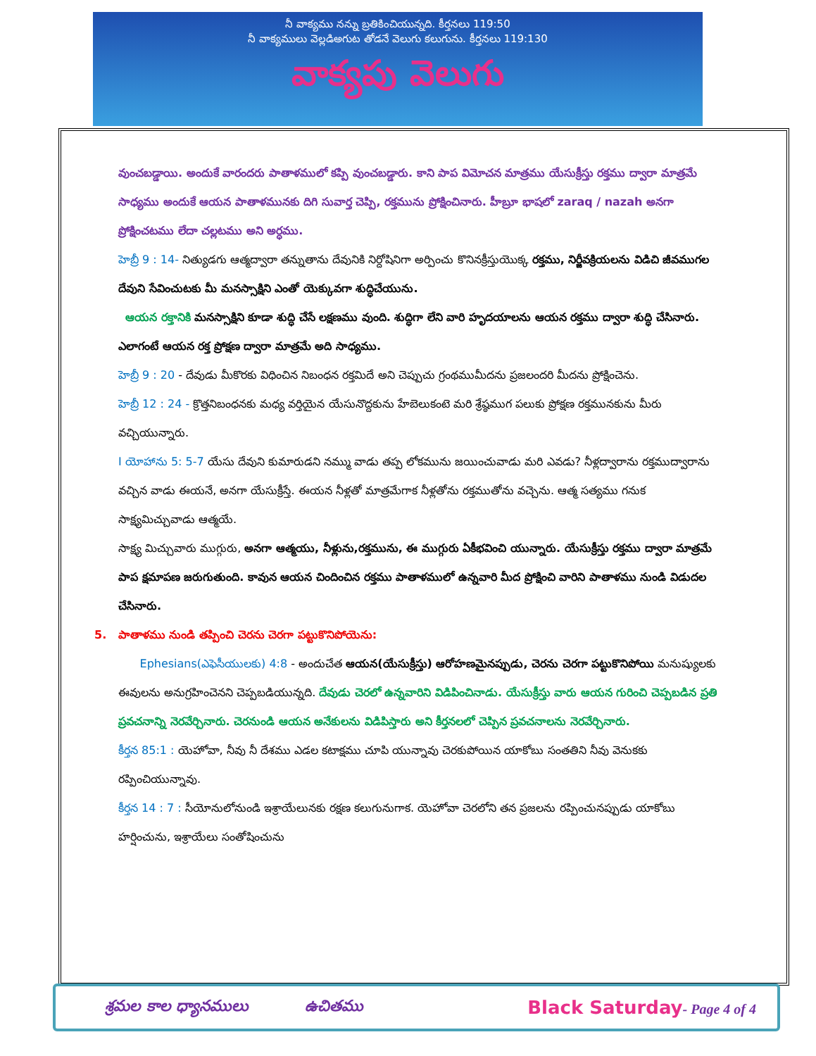నీ వాక్యము నన్ను బ్రతికించియున్నది. కీర్తనలు 119:50
నీ వాక్యములు వెల్లడిఅగుట తోడనే వెలుగు కలుగును. కీర్తనలు 119:130
వాక్యపు వెలుగు
వుంచబడ్డాయి. అందుకే వారందరు పాతాళములో కప్పి వుంచబడ్డారు. కాని పాప విమోచన మాత్రము యేసుక్రీస్తు రక్తము ద్వారా మాత్రమే సాధ్యము అందుకే ఆయన పాతాళమునకు దిగి సువార్త చెప్పి, రక్తమును ప్రోక్షించినారు. హీబ్రూ భాషలో zaraq / nazah అనగా ప్రోక్షించటము లేదా చల్లటము అని అర్ధము.
హెబ్రీ 9 : 14- నిత్యుడగు ఆత్మద్వారా తన్నుతాను దేవునికి నిర్దోషినిగా అర్పించు కొనినక్రీస్తుయొక్క రక్తము, నిర్జీవక్రియలను విడిచి జీవముగల దేవుని సేవించుటకు మీ మనస్సాక్షిని ఎంతో యెక్కువగా శుద్ధిచేయును.
ఆయన రక్తానికి మనస్సాక్షిని కూడా శుద్ధి చేసే లక్షణము వుంది. శుద్ధిగా లేని వారి హృదయాలను ఆయన రక్తము ద్వారా శుద్ధి చేసినారు. ఎలాగంటే ఆయన రక్త ప్రోక్షణ ద్వారా మాత్రమే అది సాధ్యము.
హెబ్రీ 9 : 20 - దేవుడు మీకొరకు విధించిన నిబంధన రక్తమిదే అని చెప్పుచు గ్రంథముమీదను ప్రజలందరి మీదను ప్రోక్షించెను.
హెబ్రీ 12 : 24 - క్రొత్తనిబంధనకు మధ్య వర్తియైన యేసునొద్దకును హేబెలుకంటె మరి శ్రేష్ఠముగ పలుకు ప్రోక్షణ రక్తమునకును మీరు వచ్చియున్నారు.
I యోహాను 5: 5-7 యేసు దేవుని కుమారుడని నమ్ము వాడు తప్ప లోకమును జయించువాడు మరి ఎవడు? నీళ్లద్వారాను రక్తముద్వారాను వచ్చిన వాడు ఈయనే, అనగా యేసుక్రీస్తే. ఈయన నీళ్లతో మాత్రమేగాక నీళ్లతోను రక్తముతోను వచ్చెను. ఆత్మ సత్యము గనుక సాక్ష్యమిచ్చువాడు ఆత్మయే.
సాక్ష్య మిచ్చువారు ముగ్గురు, అనగా ఆత్మయు, నీళ్లును,రక్తమును, ఈ ముగ్గురు ఏకీభవించి యున్నారు. యేసుక్రీస్తు రక్తము ద్వారా మాత్రమే పాప క్షమాపణ జరుగుతుంది. కావున ఆయన చిందించిన రక్తము పాతాళములో ఉన్నవారి మీద ప్రోక్షించి వారిని పాతాళము నుండి విడుదల చేసినారు.
5. పాతాళము నుండి తప్పించి చెరను చెరగా పట్టుకొనిపోయెను:
Ephesians(ఎఫెసీయులకు) 4:8 - అందుచేత ఆయన(యేసుక్రీస్తు) ఆరోహణమైనప్పుడు, చెరను చెరగా పట్టుకొనిపోయి మనుష్యులకు ఈవులను అనుగ్రహించెనని చెప్పబడియున్నది. దేవుడు చెరలో ఉన్నవారిని విడిపించినాడు. యేసుక్రీస్తు వారు ఆయన గురించి చెప్పబడిన ప్రతి ప్రవచనాన్ని నెరవేర్చినారు. చెరనుండి ఆయన అనేకులను విడిపిస్తారు అని కీర్తనలలో చెప్పిన ప్రవచనాలను నెరవేర్చినారు.
కీర్తన 85:1 : యెహోవా, నీవు నీ దేశము ఎడల కటాక్షము చూపి యున్నావు చెరకుపోయిన యాకోబు సంతతిని నీవు వెనుకకు రప్పించియున్నావు.
కీర్తన 14 : 7 : సీయోనులోనుండి ఇశ్రాయేలునకు రక్షణ కలుగునుగాక. యెహోవా చెరలోని తన ప్రజలను రప్పించునప్పుడు యాకోబు హర్షించును, ఇశ్రాయేలు సంతోషించును
శ్రమల కాల ధ్యానములు ఉచితము Black Saturday- Page 4 of 4